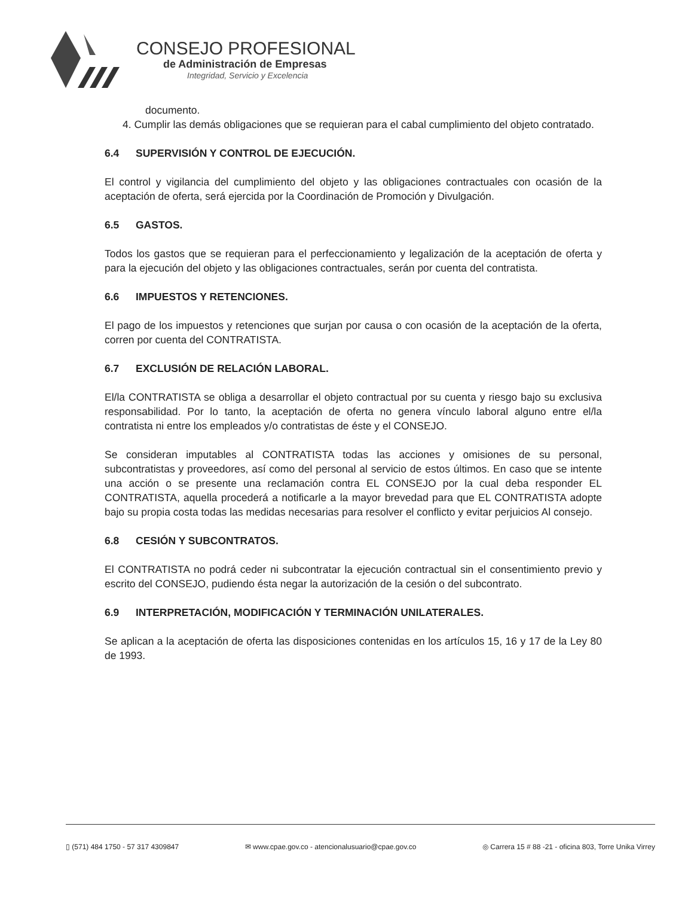CONSEJO PROFESIONAL
de Administración de Empresas
Integridad, Servicio y Excelencia
documento.
4. Cumplir las demás obligaciones que se requieran para el cabal cumplimiento del objeto contratado.
6.4 SUPERVISIÓN Y CONTROL DE EJECUCIÓN.
El control y vigilancia del cumplimiento del objeto y las obligaciones contractuales con ocasión de la aceptación de oferta, será ejercida por la Coordinación de Promoción y Divulgación.
6.5 GASTOS.
Todos los gastos que se requieran para el perfeccionamiento y legalización de la aceptación de oferta y para la ejecución del objeto y las obligaciones contractuales, serán por cuenta del contratista.
6.6 IMPUESTOS Y RETENCIONES.
El pago de los impuestos y retenciones que surjan por causa o con ocasión de la aceptación de la oferta, corren por cuenta del CONTRATISTA.
6.7 EXCLUSIÓN DE RELACIÓN LABORAL.
El/la CONTRATISTA se obliga a desarrollar el objeto contractual por su cuenta y riesgo bajo su exclusiva responsabilidad. Por lo tanto, la aceptación de oferta no genera vínculo laboral alguno entre el/la contratista ni entre los empleados y/o contratistas de éste y el CONSEJO.
Se consideran imputables al CONTRATISTA todas las acciones y omisiones de su personal, subcontratistas y proveedores, así como del personal al servicio de estos últimos. En caso que se intente una acción o se presente una reclamación contra EL CONSEJO por la cual deba responder EL CONTRATISTA, aquella procederá a notificarle a la mayor brevedad para que EL CONTRATISTA adopte bajo su propia costa todas las medidas necesarias para resolver el conflicto y evitar perjuicios Al consejo.
6.8 CESIÓN Y SUBCONTRATOS.
El CONTRATISTA no podrá ceder ni subcontratar la ejecución contractual sin el consentimiento previo y escrito del CONSEJO, pudiendo ésta negar la autorización de la cesión o del subcontrato.
6.9 INTERPRETACIÓN, MODIFICACIÓN Y TERMINACIÓN UNILATERALES.
Se aplican a la aceptación de oferta las disposiciones contenidas en los artículos 15, 16 y 17 de la Ley 80 de 1993.
▯ (571) 484 1750 - 57 317 4309847 ✉ www.cpae.gov.co - atencionalusuario@cpae.gov.co ◎ Carrera 15 # 88 -21 - oficina 803, Torre Unika Virrey